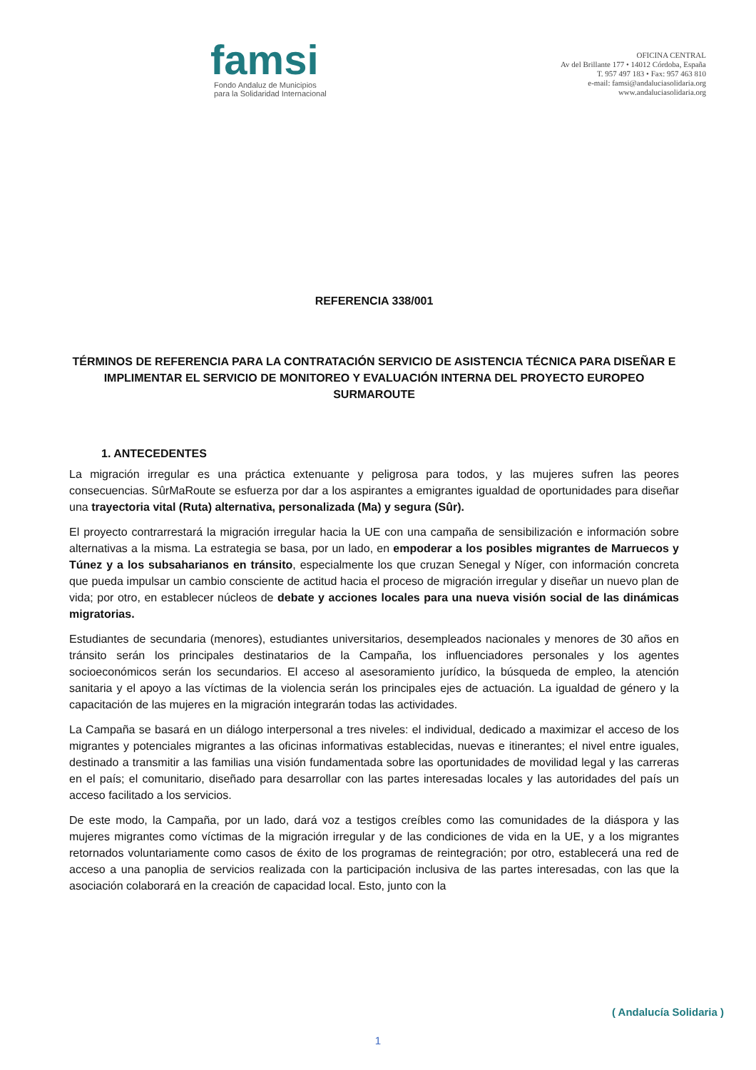famsi
Fondo Andaluz de Municipios
para la Solidaridad Internacional
OFICINA CENTRAL
Av del Brillante 177 • 14012 Córdoba, España
T. 957 497 183 • Fax: 957 463 810
e-mail: famsi@andaluciasolidaria.org
www.andaluciasolidaria.org
REFERENCIA 338/001
TÉRMINOS DE REFERENCIA PARA LA CONTRATACIÓN SERVICIO DE ASISTENCIA TÉCNICA PARA DISEÑAR E IMPLIMENTAR EL SERVICIO DE MONITOREO Y EVALUACIÓN INTERNA DEL PROYECTO EUROPEO SURMAROUTE
1. ANTECEDENTES
La migración irregular es una práctica extenuante y peligrosa para todos, y las mujeres sufren las peores consecuencias. SûrMaRoute se esfuerza por dar a los aspirantes a emigrantes igualdad de oportunidades para diseñar una trayectoria vital (Ruta) alternativa, personalizada (Ma) y segura (Sûr).
El proyecto contrarrestará la migración irregular hacia la UE con una campaña de sensibilización e información sobre alternativas a la misma. La estrategia se basa, por un lado, en empoderar a los posibles migrantes de Marruecos y Túnez y a los subsaharianos en tránsito, especialmente los que cruzan Senegal y Níger, con información concreta que pueda impulsar un cambio consciente de actitud hacia el proceso de migración irregular y diseñar un nuevo plan de vida; por otro, en establecer núcleos de debate y acciones locales para una nueva visión social de las dinámicas migratorias.
Estudiantes de secundaria (menores), estudiantes universitarios, desempleados nacionales y menores de 30 años en tránsito serán los principales destinatarios de la Campaña, los influenciadores personales y los agentes socioeconómicos serán los secundarios. El acceso al asesoramiento jurídico, la búsqueda de empleo, la atención sanitaria y el apoyo a las víctimas de la violencia serán los principales ejes de actuación. La igualdad de género y la capacitación de las mujeres en la migración integrarán todas las actividades.
La Campaña se basará en un diálogo interpersonal a tres niveles: el individual, dedicado a maximizar el acceso de los migrantes y potenciales migrantes a las oficinas informativas establecidas, nuevas e itinerantes; el nivel entre iguales, destinado a transmitir a las familias una visión fundamentada sobre las oportunidades de movilidad legal y las carreras en el país; el comunitario, diseñado para desarrollar con las partes interesadas locales y las autoridades del país un acceso facilitado a los servicios.
De este modo, la Campaña, por un lado, dará voz a testigos creíbles como las comunidades de la diáspora y las mujeres migrantes como víctimas de la migración irregular y de las condiciones de vida en la UE, y a los migrantes retornados voluntariamente como casos de éxito de los programas de reintegración; por otro, establecerá una red de acceso a una panoplia de servicios realizada con la participación inclusiva de las partes interesadas, con las que la asociación colaborará en la creación de capacidad local. Esto, junto con la
( Andalucía Solidaria )
1